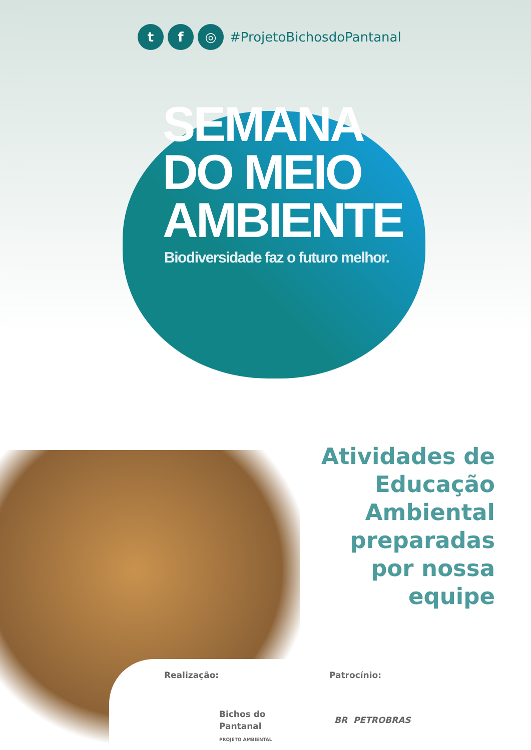t f ◎
#ProjetoBichosdoPantanal
SEMANA
DO MEIO
AMBIENTE
Biodiversidade faz o futuro melhor.
Atividades de
Educação
Ambiental
preparadas
por nossa
equipe
Realização:
Bichos do
Pantanal
PROJETO AMBIENTAL
Patrocínio:
BR PETROBRAS